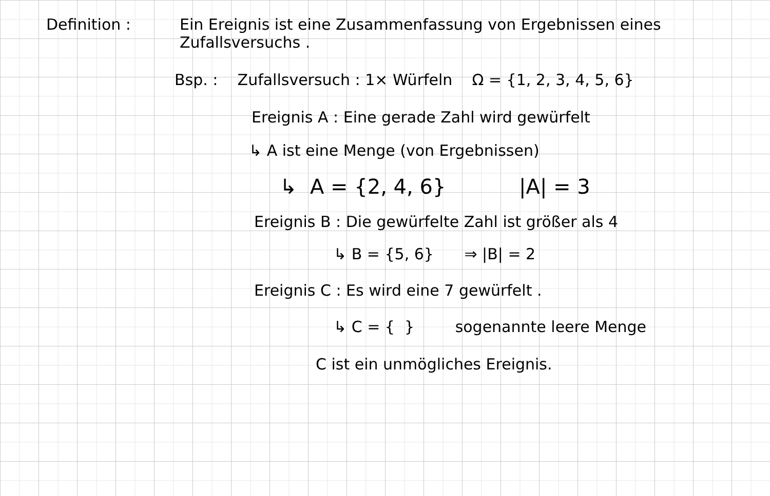Definition : Ein Ereignis ist eine Zusammenfassung von Ergebnissen eines
Zufallsversuchs .
Bsp. : Zufallsversuch : 1× Würfeln Ω = {1, 2, 3, 4, 5, 6}
Ereignis A : Eine gerade Zahl wird gewürfelt
↳ A ist eine Menge (von Ergebnissen)
↳ A = {2, 4, 6} |A| = 3
Ereignis B : Die gewürfelte Zahl ist größer als 4
↳ B = {5, 6} ⇒ |B| = 2
Ereignis C : Es wird eine 7 gewürfelt .
↳ C = { } sogenannte leere Menge
C ist ein unmögliches Ereignis.